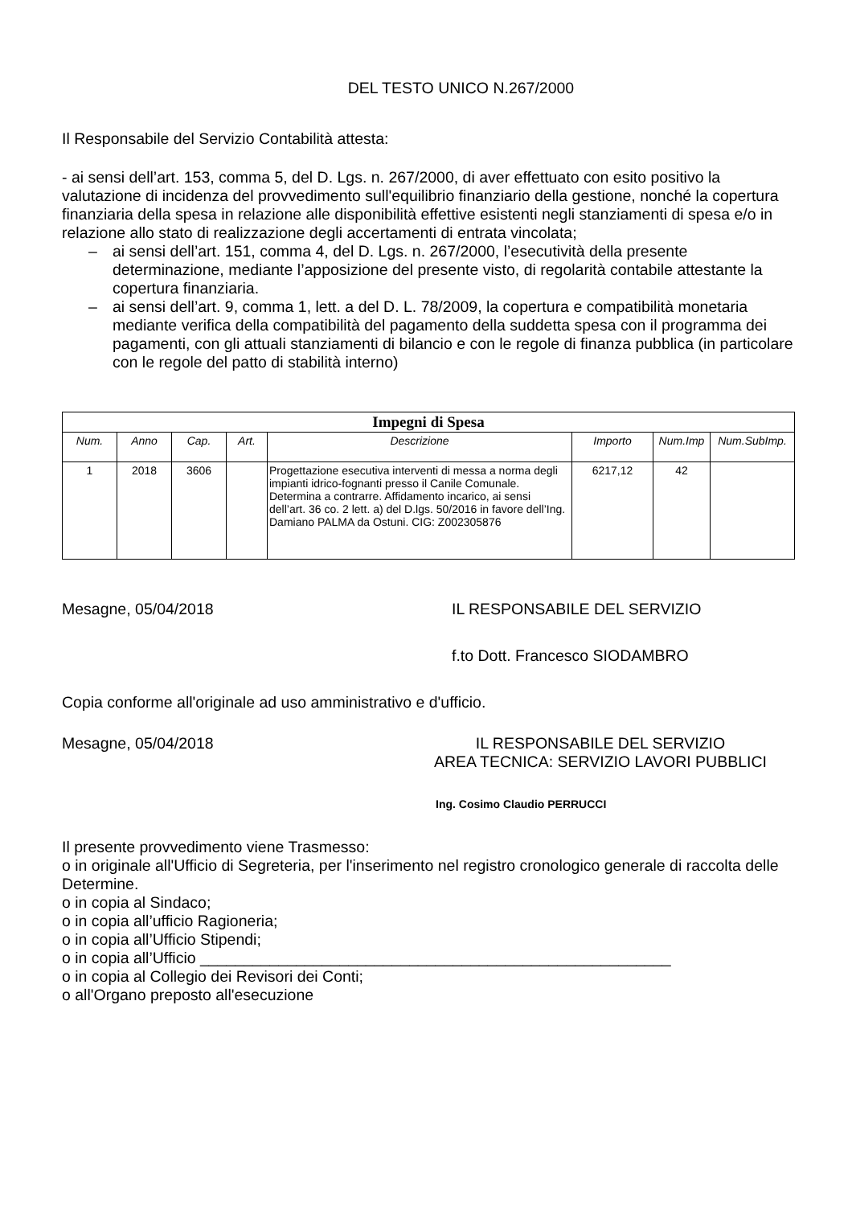DEL TESTO UNICO N.267/2000
Il Responsabile del Servizio Contabilità attesta:
- ai sensi dell’art. 153, comma 5, del D. Lgs. n. 267/2000, di aver effettuato con esito positivo la valutazione di incidenza del provvedimento sull'equilibrio finanziario della gestione, nonché la copertura finanziaria della spesa in relazione alle disponibilità effettive esistenti negli stanziamenti di spesa e/o in relazione allo stato di realizzazione degli accertamenti di entrata vincolata;
– ai sensi dell’art. 151, comma 4, del D. Lgs. n. 267/2000, l’esecutività della presente determinazione, mediante l’apposizione del presente visto, di regolarità contabile attestante la copertura finanziaria.
– ai sensi dell’art. 9, comma 1, lett. a del D. L. 78/2009, la copertura e compatibilità monetaria mediante verifica della compatibilità del pagamento della suddetta spesa con il programma dei pagamenti, con gli attuali stanziamenti di bilancio e con le regole di finanza pubblica (in particolare con le regole del patto di stabilità interno)
| Impegni di Spesa | | | | | | | |
| --- | --- | --- | --- | --- | --- | --- | --- |
| Num. | Anno | Cap. | Art. | Descrizione | Importo | Num.Imp | Num.SubImp. |
| 1 | 2018 | 3606 | | Progettazione esecutiva interventi di messa a norma degli impianti idrico-fognanti presso il Canile Comunale. Determina a contrarre. Affidamento incarico, ai sensi dell’art. 36 co. 2 lett. a) del D.lgs. 50/2016 in favore dell’Ing. Damiano PALMA da Ostuni. CIG: Z002305876 | 6217,12 | 42 | |
Mesagne, 05/04/2018 IL RESPONSABILE DEL SERVIZIO
f.to Dott. Francesco SIODAMBRO
Copia conforme all'originale ad uso amministrativo e d'ufficio.
Mesagne, 05/04/2018 IL RESPONSABILE DEL SERVIZIO
AREA TECNICA: SERVIZIO LAVORI PUBBLICI
Ing. Cosimo Claudio PERRUCCI
Il presente provvedimento viene Trasmesso:
o in originale all'Ufficio di Segreteria, per l'inserimento nel registro cronologico generale di raccolta delle Determine.
o in copia al Sindaco;
o in copia all’ufficio Ragioneria;
o in copia all’Ufficio Stipendi;
o in copia all’Ufficio ______________________________________________________
o in copia al Collegio dei Revisori dei Conti;
o all'Organo preposto all'esecuzione